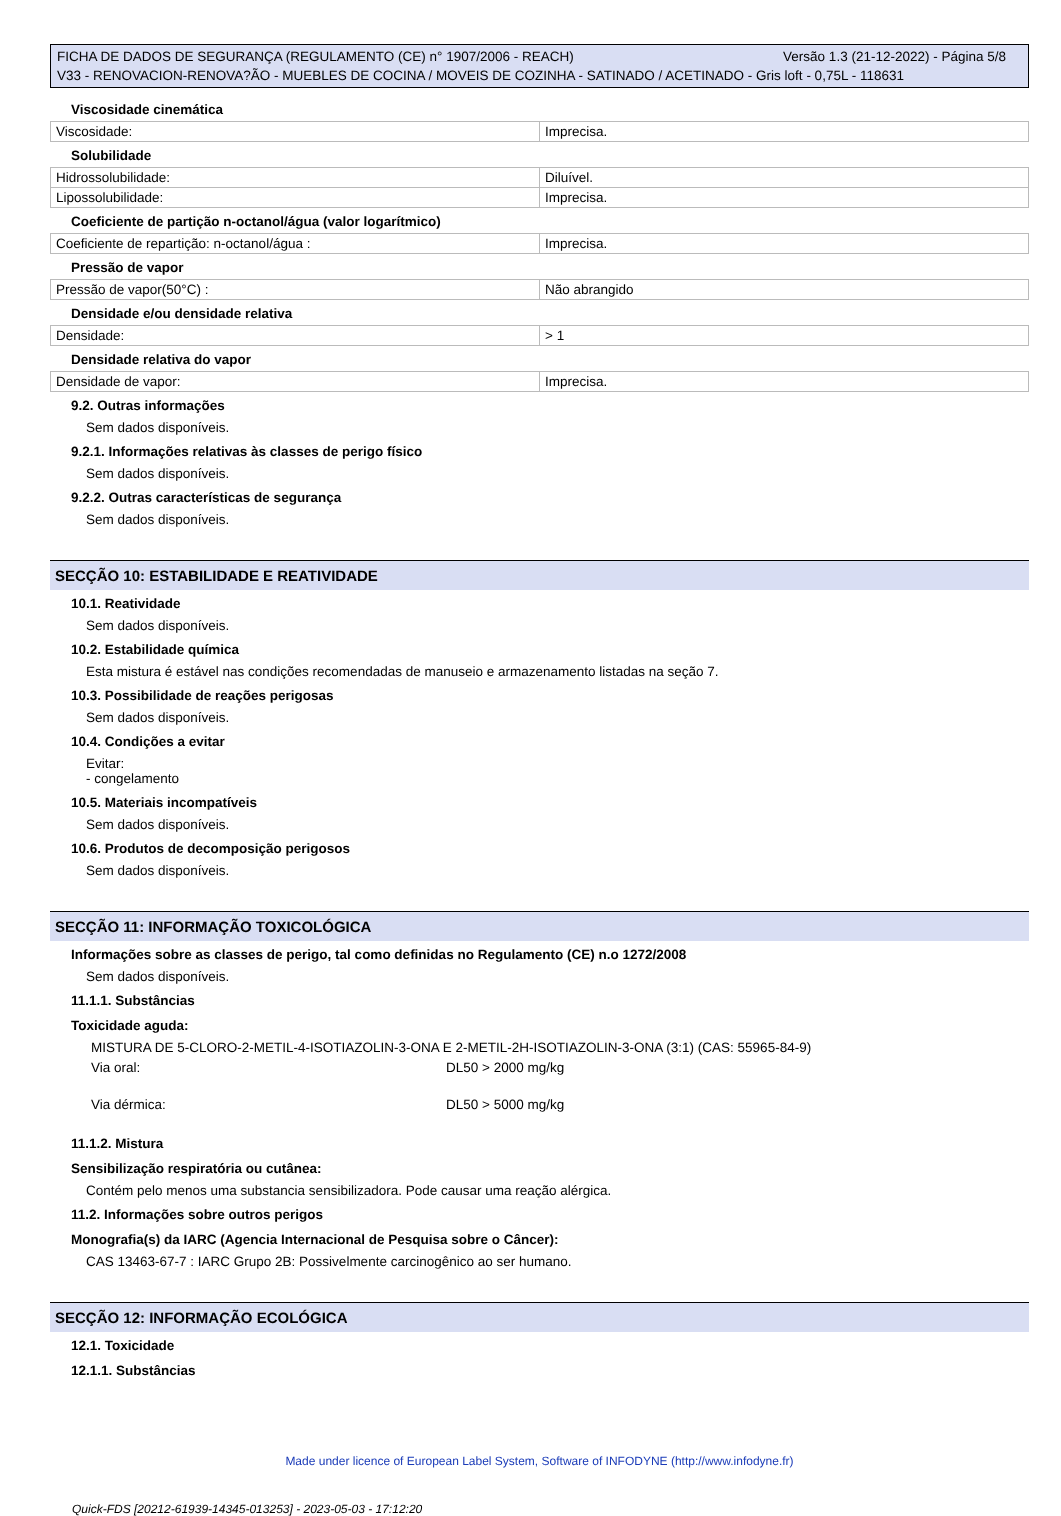Versão 1.3 (21-12-2022) - Página 5/8 FICHA DE DADOS DE SEGURANÇA (REGULAMENTO (CE) n° 1907/2006 - REACH)
V33 - RENOVACION-RENOVA?ÃO - MUEBLES DE COCINA / MOVEIS DE COZINHA - SATINADO / ACETINADO - Gris loft - 0,75L - 118631
Viscosidade cinemática
| Viscosidade: | Imprecisa. |
Solubilidade
| Hidrossolubilidade: | Diluível. |
| Lipossolubilidade: | Imprecisa. |
Coeficiente de partição n-octanol/água (valor logarítmico)
| Coeficiente de repartição: n-octanol/água : | Imprecisa. |
Pressão de vapor
| Pressão de vapor(50°C) : | Não abrangido |
Densidade e/ou densidade relativa
| Densidade: | > 1 |
Densidade relativa do vapor
| Densidade de vapor: | Imprecisa. |
9.2. Outras informações
Sem dados disponíveis.
9.2.1. Informações relativas às classes de perigo físico
Sem dados disponíveis.
9.2.2. Outras características de segurança
Sem dados disponíveis.
SECÇÃO 10: ESTABILIDADE E REATIVIDADE
10.1. Reatividade
Sem dados disponíveis.
10.2. Estabilidade química
Esta mistura é estável nas condições recomendadas de manuseio e armazenamento listadas na seção 7.
10.3. Possibilidade de reações perigosas
Sem dados disponíveis.
10.4. Condições a evitar
Evitar:
- congelamento
10.5. Materiais incompatíveis
Sem dados disponíveis.
10.6. Produtos de decomposição perigosos
Sem dados disponíveis.
SECÇÃO 11: INFORMAÇÃO TOXICOLÓGICA
Informações sobre as classes de perigo, tal como definidas no Regulamento (CE) n.o 1272/2008
Sem dados disponíveis.
11.1.1. Substâncias
Toxicidade aguda:
MISTURA DE 5-CLORO-2-METIL-4-ISOTIAZOLIN-3-ONA E 2-METIL-2H-ISOTIAZOLIN-3-ONA (3:1) (CAS: 55965-84-9)
| Via oral: | DL50 > 2000 mg/kg |
| Via dérmica: | DL50 > 5000 mg/kg |
11.1.2. Mistura
Sensibilização respiratória ou cutânea:
Contém pelo menos uma substancia sensibilizadora. Pode causar uma reação alérgica.
11.2. Informações sobre outros perigos
Monografia(s) da IARC (Agencia Internacional de Pesquisa sobre o Câncer):
CAS 13463-67-7 : IARC Grupo 2B: Possivelmente carcinogênico ao ser humano.
SECÇÃO 12: INFORMAÇÃO ECOLÓGICA
12.1. Toxicidade
12.1.1. Substâncias
Made under licence of European Label System, Software of INFODYNE (http://www.infodyne.fr)
Quick-FDS [20212-61939-14345-013253] - 2023-05-03 - 17:12:20